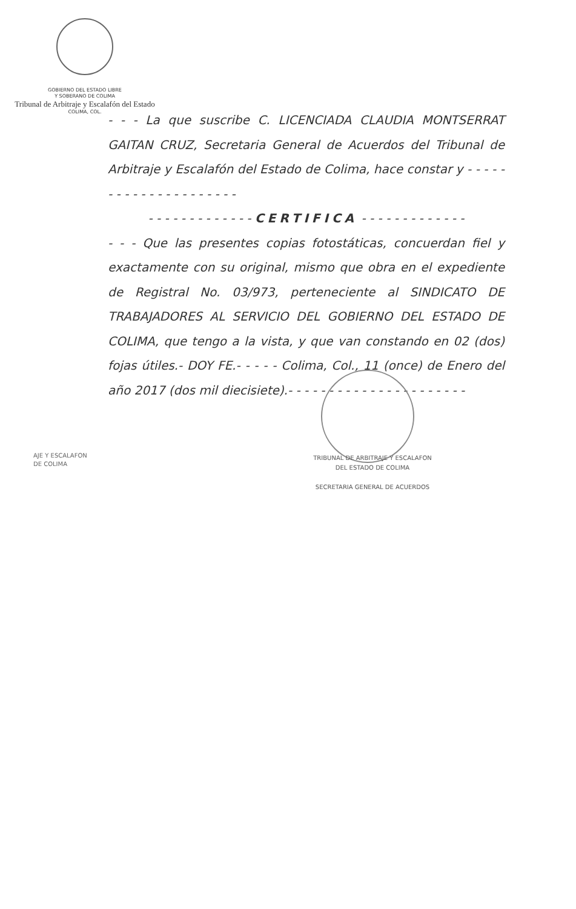GOBIERNO DEL ESTADO LIBRE
Y SOBERANO DE COLIMA
Tribunal de Arbitraje y Escalafón del Estado
COLIMA, COL.
- - - La que suscribe C. LICENCIADA CLAUDIA MONTSERRAT GAITAN CRUZ, Secretaria General de Acuerdos del Tribunal de Arbitraje y Escalafón del Estado de Colima, hace constar y - - - - - - - - - - - - - - - - - - - - -
- - - - - - - - - - - - - CERTIFICA - - - - - - - - - - - - -
- - - Que las presentes copias fotostáticas, concuerdan fiel y exactamente con su original, mismo que obra en el expediente de Registral No. 03/973, perteneciente al SINDICATO DE TRABAJADORES AL SERVICIO DEL GOBIERNO DEL ESTADO DE COLIMA, que tengo a la vista, y que van constando en 02 (dos) fojas útiles.- DOY FE.- - - - - Colima, Col., 11 (once) de Enero del año 2017 (dos mil diecisiete).- - - - - - - - - - - - - - - - - - - - - -
AJE Y ESCALAFON
DE COLIMA
TRIBUNAL DE ARBITRAJE Y ESCALAFON
DEL ESTADO DE COLIMA
SECRETARIA GENERAL DE ACUERDOS